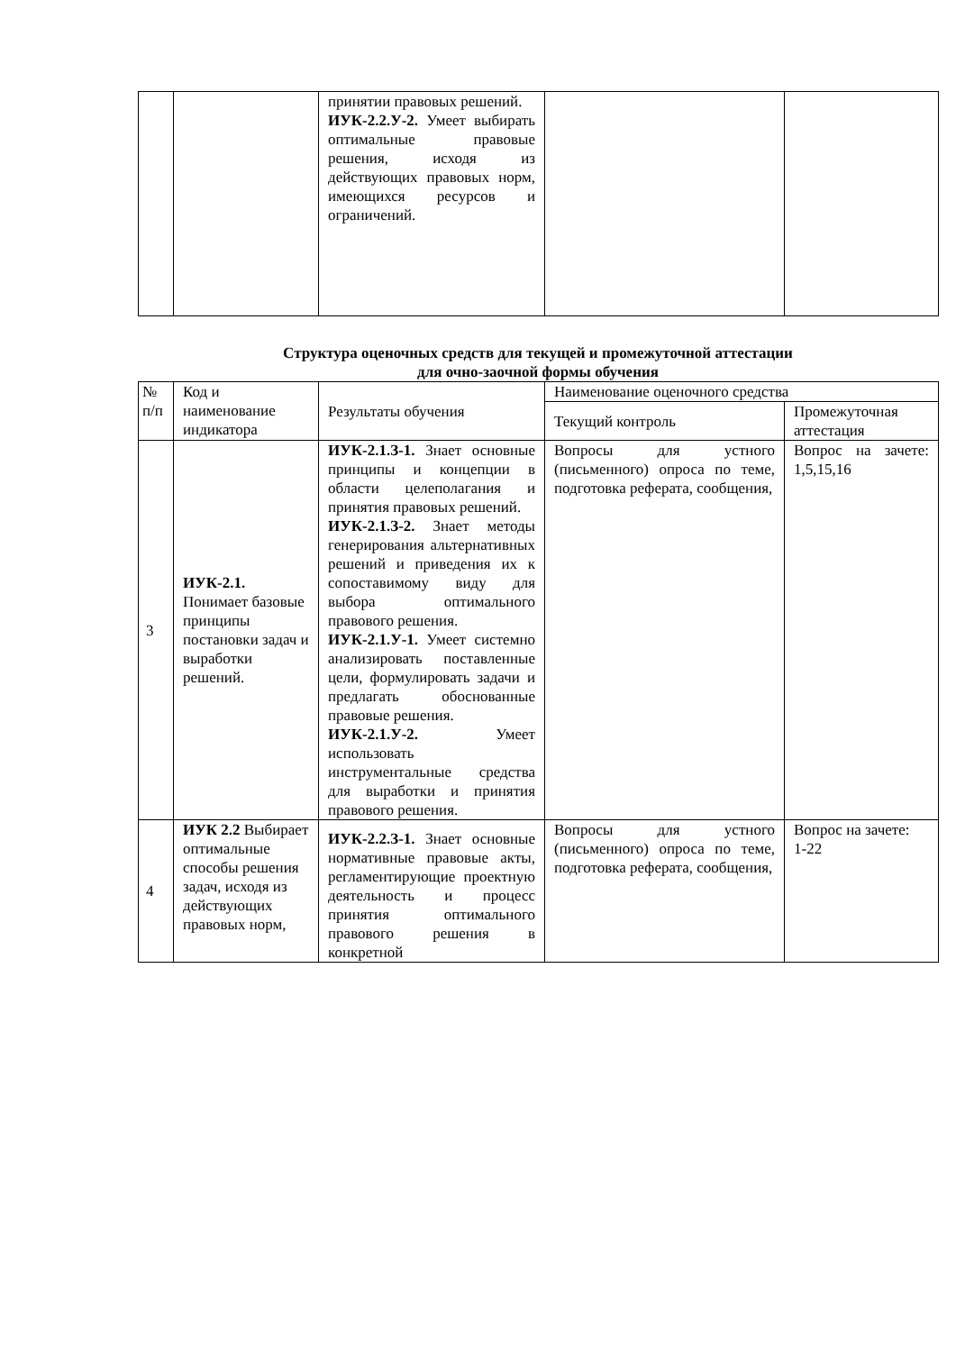| | | принятии правовых решений. ИУК-2.2.У-2. Умеет выбирать оптимальные правовые решения, исходя из действующих правовых норм, имеющихся ресурсов и ограничений. | | |
Структура оценочных средств для текущей и промежуточной аттестации
для очно-заочной формы обучения
| № п/п | Код и наименование индикатора | Результаты обучения | Наименование оценочного средства | |
| --- | --- | --- | --- | --- |
| | | | Текущий контроль | Промежуточная аттестация |
| 3 | ИУК-2.1. Понимает базовые принципы постановки задач и выработки решений. | ИУК-2.1.З-1. Знает основные принципы и концепции в области целеполагания и принятия правовых решений. ИУК-2.1.З-2. Знает методы генерирования альтернативных решений и приведения их к сопоставимому виду для выбора оптимального правового решения. ИУК-2.1.У-1. Умеет системно анализировать поставленные цели, формулировать задачи и предлагать обоснованные правовые решения. ИУК-2.1.У-2. Умеет использовать инструментальные средства для выработки и принятия правового решения. | Вопросы для устного (письменного) опроса по теме, подготовка реферата, сообщения, | Вопрос на зачете: 1,5,15,16 |
| 4 | ИУК 2.2 Выбирает оптимальные способы решения задач, исходя из действующих правовых норм, | ИУК-2.2.З-1. Знает основные нормативные правовые акты, регламентирующие проектную деятельность и процесс принятия оптимального правового решения в конкретной | Вопросы для устного (письменного) опроса по теме, подготовка реферата, сообщения, | Вопрос на зачете: 1-22 |